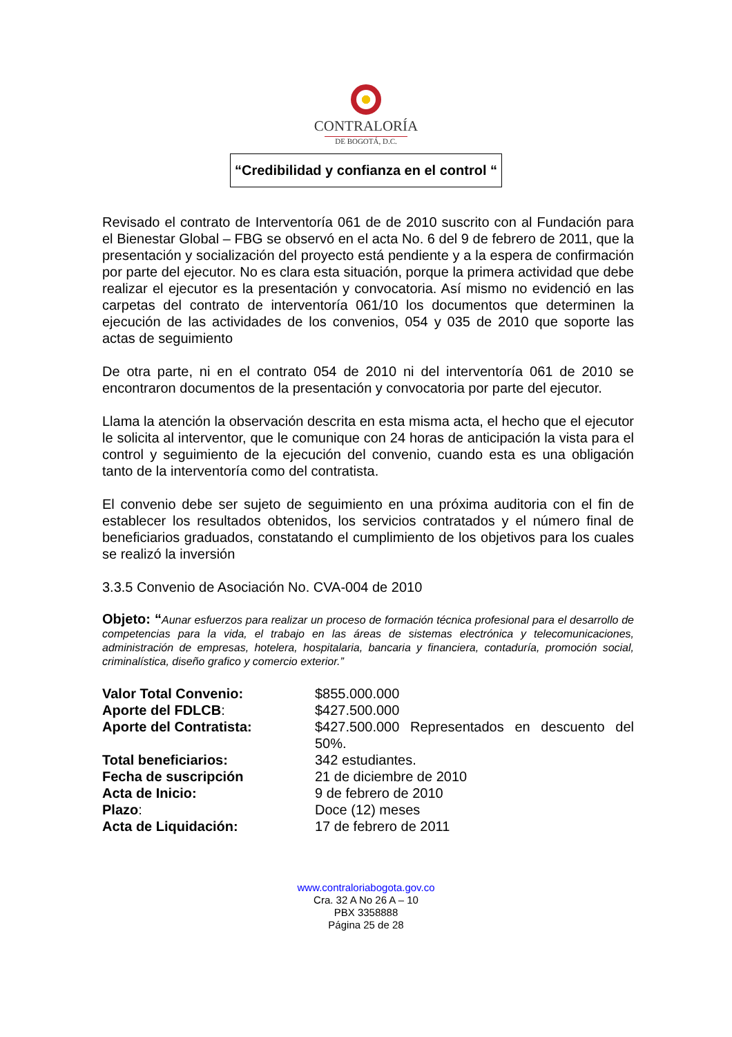CONTRALORÍA
DE BOGOTÁ, D.C.
“Credibilidad y confianza en el control “
Revisado el contrato de Interventoría 061 de de 2010 suscrito con al Fundación para el Bienestar Global – FBG se observó en el acta No. 6 del 9 de febrero de 2011, que la presentación y socialización del proyecto está pendiente y a la espera de confirmación por parte del ejecutor. No es clara esta situación, porque la primera actividad que debe realizar el ejecutor es la presentación y convocatoria. Así mismo no evidenció en las carpetas del contrato de interventoría 061/10 los documentos que determinen la ejecución de las actividades de los convenios, 054 y 035 de 2010 que soporte las actas de seguimiento
De otra parte, ni en el contrato 054 de 2010 ni del interventoría 061 de 2010 se encontraron documentos de la presentación y convocatoria por parte del ejecutor.
Llama la atención la observación descrita en esta misma acta, el hecho que el ejecutor le solicita al interventor, que le comunique con 24 horas de anticipación la vista para el control y seguimiento de la ejecución del convenio, cuando esta es una obligación tanto de la interventoría como del contratista.
El convenio debe ser sujeto de seguimiento en una próxima auditoria con el fin de establecer los resultados obtenidos, los servicios contratados y el número final de beneficiarios graduados, constatando el cumplimiento de los objetivos para los cuales se realizó la inversión
3.3.5 Convenio de Asociación No. CVA-004 de 2010
Objeto: “Aunar esfuerzos para realizar un proceso de formación técnica profesional para el desarrollo de competencias para la vida, el trabajo en las áreas de sistemas electrónica y telecomunicaciones, administración de empresas, hotelera, hospitalaria, bancaria y financiera, contaduría, promoción social, criminalística, diseño grafico y comercio exterior.”
Valor Total Convenio: $855.000.000 Aporte del FDLCB: $427.500.000 Aporte del Contratista: $427.500.000 Representados en descuento del 50%. Total beneficiarios: 342 estudiantes. Fecha de suscripción 21 de diciembre de 2010 Acta de Inicio: 9 de febrero de 2010 Plazo: Doce (12) meses Acta de Liquidación: 17 de febrero de 2011
www.contraloriabogota.gov.co
Cra. 32 A No 26 A – 10
PBX 3358888
Página 25 de 28